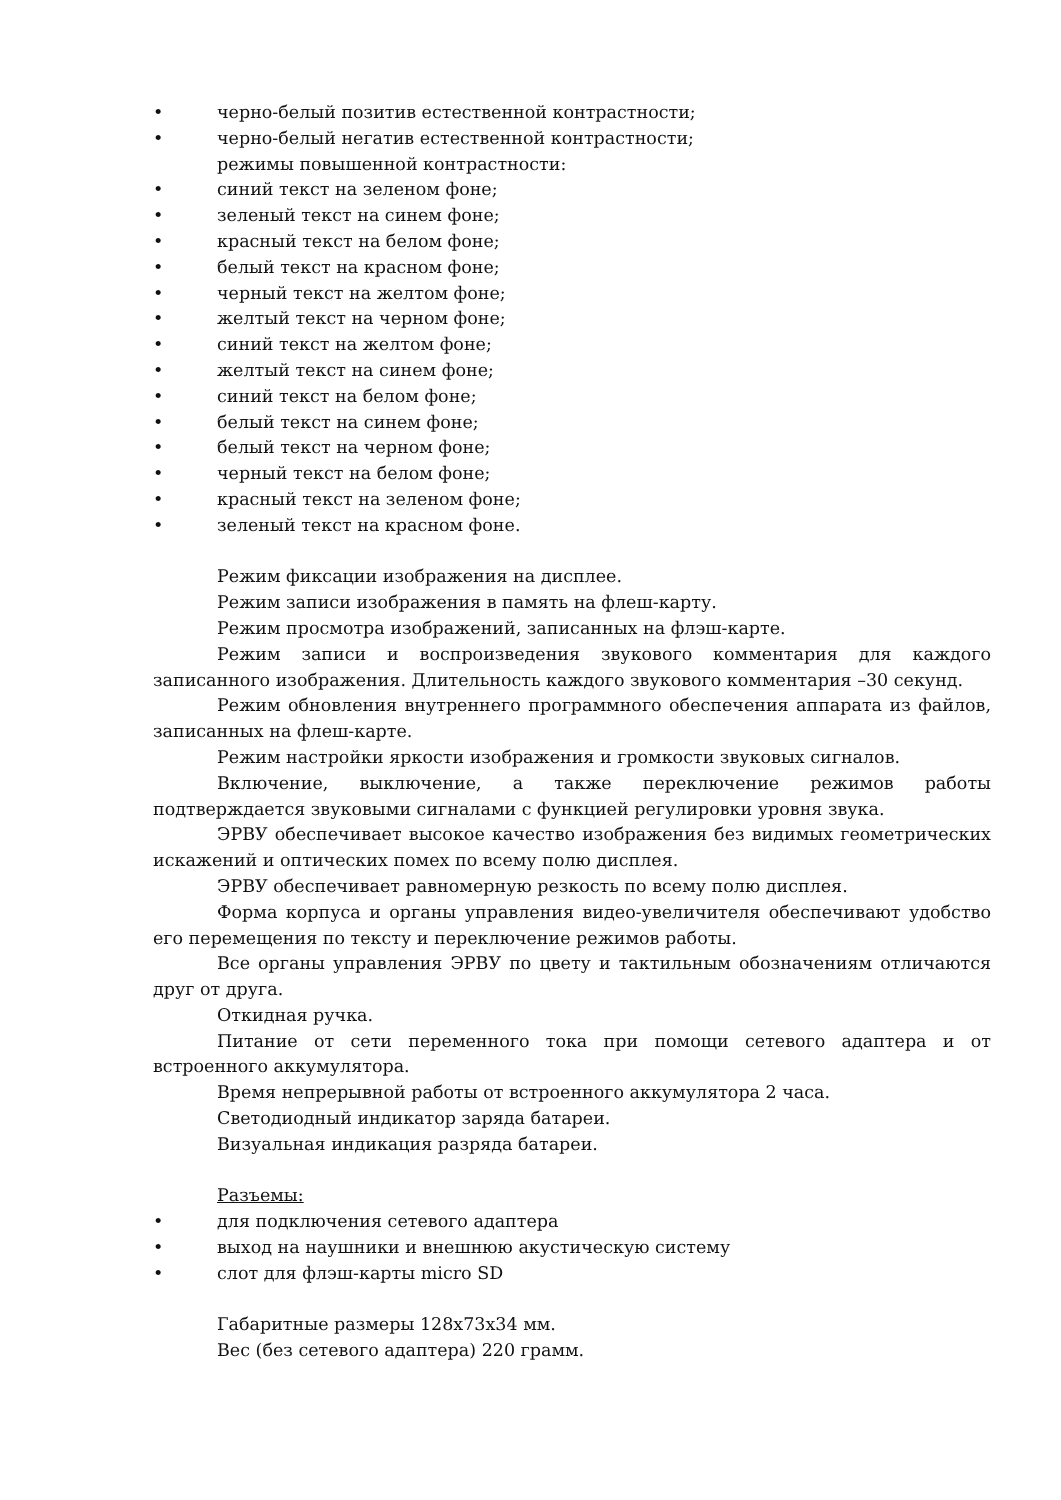• черно-белый позитив естественной контрастности;
• черно-белый негатив естественной контрастности;
режимы повышенной контрастности:
• синий текст на зеленом фоне;
• зеленый текст на синем фоне;
• красный текст на белом фоне;
• белый текст на красном фоне;
• черный текст на желтом фоне;
• желтый текст на черном фоне;
• синий текст на желтом фоне;
• желтый текст на синем фоне;
• синий текст на белом фоне;
• белый текст на синем фоне;
• белый текст на черном фоне;
• черный текст на белом фоне;
• красный текст на зеленом фоне;
• зеленый текст на красном фоне.
Режим фиксации изображения на дисплее.
Режим записи изображения в память на флеш-карту.
Режим просмотра изображений, записанных на флэш-карте.
Режим записи и воспроизведения звукового комментария для каждого записанного изображения. Длительность каждого звукового комментария –30 секунд.
Режим обновления внутреннего программного обеспечения аппарата из файлов, записанных на флеш-карте.
Режим настройки яркости изображения и громкости звуковых сигналов.
Включение, выключение, а также переключение режимов работы подтверждается звуковыми сигналами с функцией регулировки уровня звука.
ЭРВУ обеспечивает высокое качество изображения без видимых геометрических искажений и оптических помех по всему полю дисплея.
ЭРВУ обеспечивает равномерную резкость по всему полю дисплея.
Форма корпуса и органы управления видео-увеличителя обеспечивают удобство его перемещения по тексту и переключение режимов работы.
Все органы управления ЭРВУ по цвету и тактильным обозначениям отличаются друг от друга.
Откидная ручка.
Питание от сети переменного тока при помощи сетевого адаптера и от встроенного аккумулятора.
Время непрерывной работы от встроенного аккумулятора 2 часа.
Светодиодный индикатор заряда батареи.
Визуальная индикация разряда батареи.
Разъемы:
• для подключения сетевого адаптера
• выход на наушники и внешнюю акустическую систему
• слот для флэш-карты micro SD
Габаритные размеры 128x73x34 мм.
Вес (без сетевого адаптера) 220 грамм.